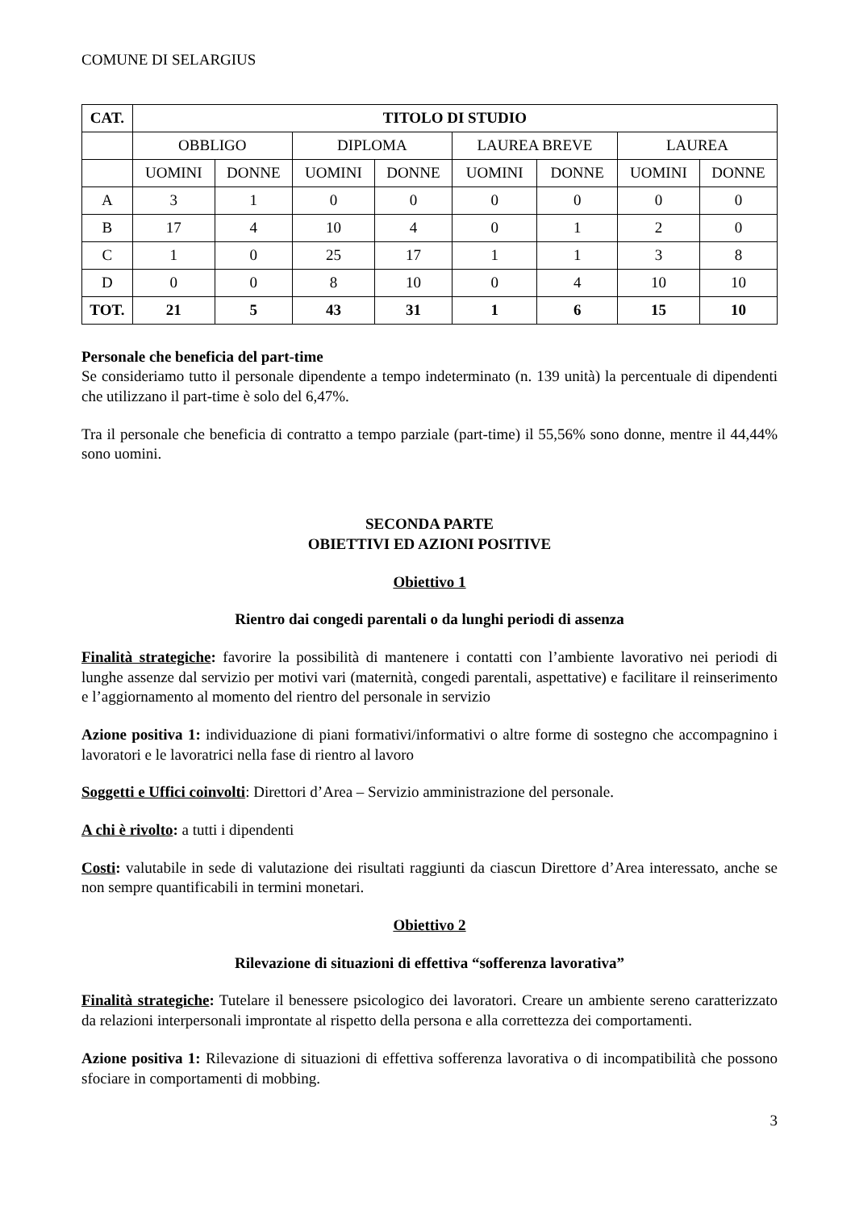COMUNE DI SELARGIUS
| CAT. | TITOLO DI STUDIO | | | | | | | |
| --- | --- | --- | --- | --- | --- | --- | --- | --- |
| | OBBLIGO | | DIPLOMA | | LAUREA BREVE | | LAUREA | |
| | UOMINI | DONNE | UOMINI | DONNE | UOMINI | DONNE | UOMINI | DONNE |
| A | 3 | 1 | 0 | 0 | 0 | 0 | 0 | 0 |
| B | 17 | 4 | 10 | 4 | 0 | 1 | 2 | 0 |
| C | 1 | 0 | 25 | 17 | 1 | 1 | 3 | 8 |
| D | 0 | 0 | 8 | 10 | 0 | 4 | 10 | 10 |
| TOT. | 21 | 5 | 43 | 31 | 1 | 6 | 15 | 10 |
Personale che beneficia del part-time
Se consideriamo tutto il personale dipendente a tempo indeterminato (n. 139 unità) la percentuale di dipendenti che utilizzano il part-time è solo del 6,47%.
Tra il personale che beneficia di contratto a tempo parziale (part-time) il 55,56% sono donne, mentre il 44,44% sono uomini.
SECONDA PARTE
OBIETTIVI ED AZIONI POSITIVE
Obiettivo 1
Rientro dai congedi parentali o da lunghi periodi di assenza
Finalità strategiche: favorire la possibilità di mantenere i contatti con l’ambiente lavorativo nei periodi di lunghe assenze dal servizio per motivi vari (maternità, congedi parentali, aspettative) e facilitare il reinserimento e l’aggiornamento al momento del rientro del personale in servizio
Azione positiva 1: individuazione di piani formativi/informativi o altre forme di sostegno che accompagnino i lavoratori e le lavoratrici nella fase di rientro al lavoro
Soggetti e Uffici coinvolti: Direttori d’Area – Servizio amministrazione del personale.
A chi è rivolto: a tutti i dipendenti
Costi: valutabile in sede di valutazione dei risultati raggiunti da ciascun Direttore d’Area interessato, anche se non sempre quantificabili in termini monetari.
Obiettivo 2
Rilevazione di situazioni di effettiva “sofferenza lavorativa”
Finalità strategiche: Tutelare il benessere psicologico dei lavoratori. Creare un ambiente sereno caratterizzato da relazioni interpersonali improntate al rispetto della persona e alla correttezza dei comportamenti.
Azione positiva 1: Rilevazione di situazioni di effettiva sofferenza lavorativa o di incompatibilità che possono sfociare in comportamenti di mobbing.
3